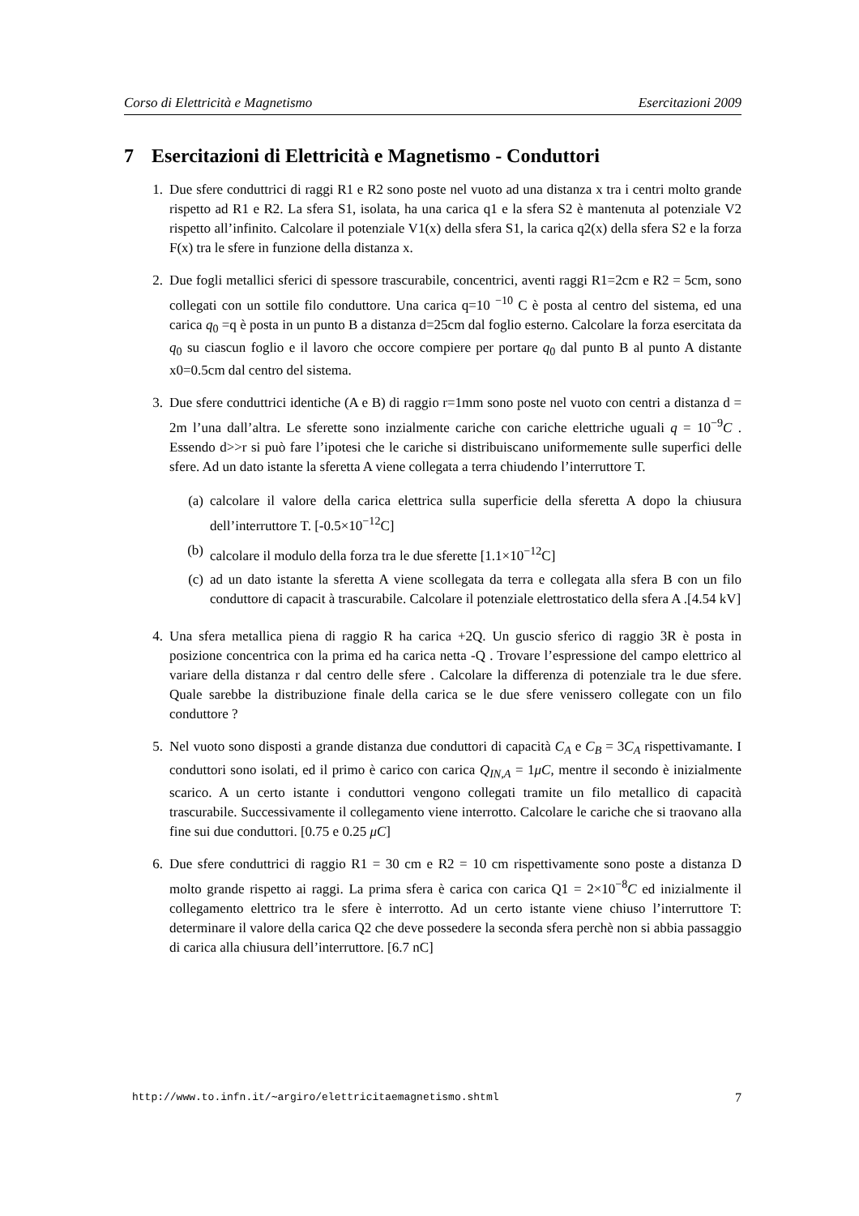Corso di Elettricità e Magnetismo Esercitazioni 2009
7 Esercitazioni di Elettricità e Magnetismo - Conduttori
1. Due sfere conduttrici di raggi R1 e R2 sono poste nel vuoto ad una distanza x tra i centri molto grande rispetto ad R1 e R2. La sfera S1, isolata, ha una carica q1 e la sfera S2 è mantenuta al potenziale V2 rispetto all’infinito. Calcolare il potenziale V1(x) della sfera S1, la carica q2(x) della sfera S2 e la forza F(x) tra le sfere in funzione della distanza x.
2. Due fogli metallici sferici di spessore trascurabile, concentrici, aventi raggi R1=2cm e R2 = 5cm, sono collegati con un sottile filo conduttore. Una carica q=10 <sup>−10</sup> C è posta al centro del sistema, ed una carica q<sub>0</sub> =q è posta in un punto B a distanza d=25cm dal foglio esterno. Calcolare la forza esercitata da q<sub>0</sub> su ciascun foglio e il lavoro che occore compiere per portare q<sub>0</sub> dal punto B al punto A distante x0=0.5cm dal centro del sistema.
3. Due sfere conduttrici identiche (A e B) di raggio r=1mm sono poste nel vuoto con centri a distanza d = 2m l’una dall’altra. Le sferette sono inzialmente cariche con cariche elettriche uguali q = 10<sup>−9</sup>C . Essendo d>>r si può fare l’ipotesi che le cariche si distribuiscano uniformemente sulle superfici delle sfere. Ad un dato istante la sferetta A viene collegata a terra chiudendo l’interruttore T.
(a) calcolare il valore della carica elettrica sulla superficie della sferetta A dopo la chiusura dell’interruttore T. [-0.5×10<sup>−12</sup>C]
(b) calcolare il modulo della forza tra le due sferette [1.1×10<sup>−12</sup>C]
(c) ad un dato istante la sferetta A viene scollegata da terra e collegata alla sfera B con un filo conduttore di capacit à trascurabile. Calcolare il potenziale elettrostatico della sfera A .[4.54 kV]
4. Una sfera metallica piena di raggio R ha carica +2Q. Un guscio sferico di raggio 3R è posta in posizione concentrica con la prima ed ha carica netta -Q . Trovare l’espressione del campo elettrico al variare della distanza r dal centro delle sfere . Calcolare la differenza di potenziale tra le due sfere. Quale sarebbe la distribuzione finale della carica se le due sfere venissero collegate con un filo conduttore ?
5. Nel vuoto sono disposti a grande distanza due conduttori di capacità C<sub>A</sub> e C<sub>B</sub> = 3C<sub>A</sub> rispettivamante. I conduttori sono isolati, ed il primo è carico con carica Q<sub>IN,A</sub> = 1μC, mentre il secondo è inizialmente scarico. A un certo istante i conduttori vengono collegati tramite un filo metallico di capacità trascurabile. Successivamente il collegamento viene interrotto. Calcolare le cariche che si traovano alla fine sui due conduttori. [0.75 e 0.25 μC]
6. Due sfere conduttrici di raggio R1 = 30 cm e R2 = 10 cm rispettivamente sono poste a distanza D molto grande rispetto ai raggi. La prima sfera è carica con carica Q1 = 2×10<sup>−8</sup>C ed inizialmente il collegamento elettrico tra le sfere è interrotto. Ad un certo istante viene chiuso l’interruttore T: determinare il valore della carica Q2 che deve possedere la seconda sfera perchè non si abbia passaggio di carica alla chiusura dell’interruttore. [6.7 nC]
http://www.to.infn.it/∼argiro/elettricitaemagnetismo.shtml 7